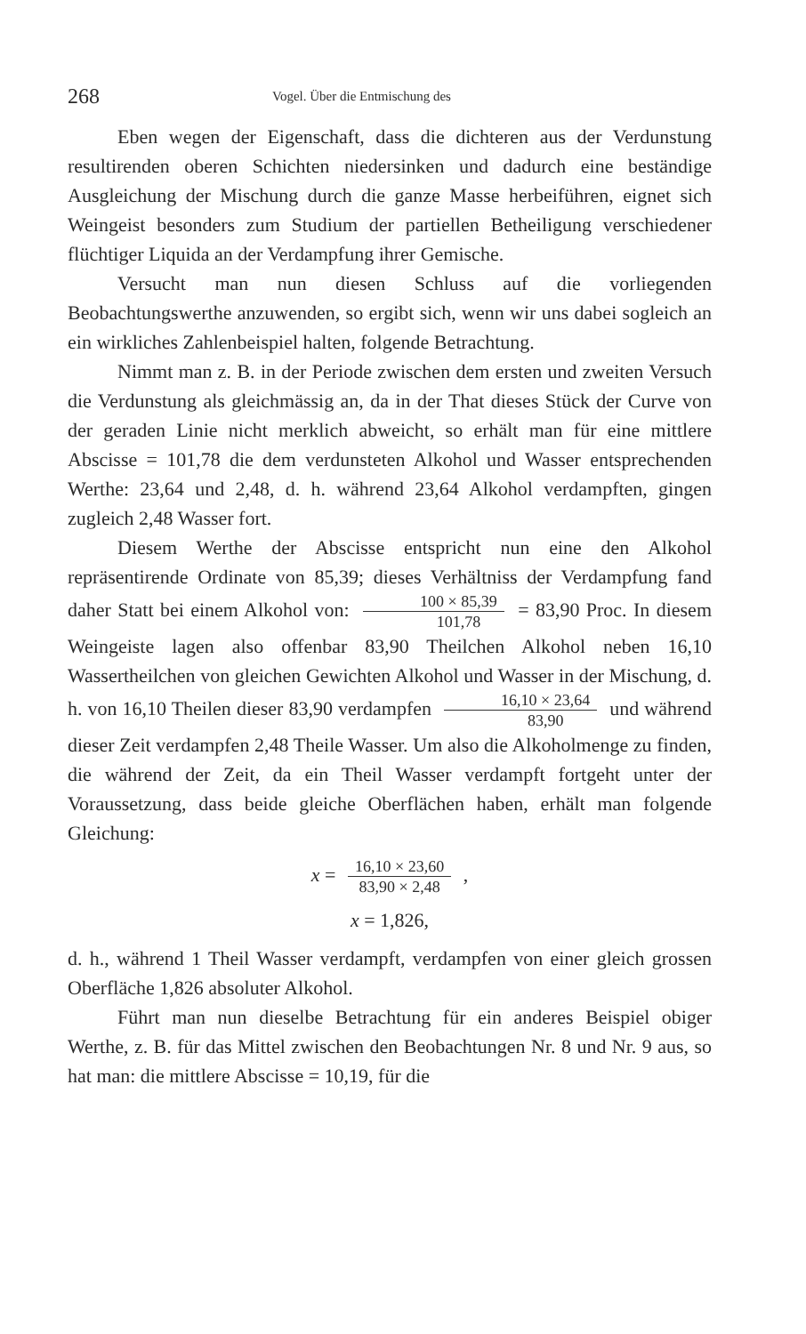268 Vogel. Über die Entmischung des
Eben wegen der Eigenschaft, dass die dichteren aus der Verdunstung resultirenden oberen Schichten niedersinken und dadurch eine beständige Ausgleichung der Mischung durch die ganze Masse herbeiführen, eignet sich Weingeist besonders zum Studium der partiellen Betheiligung verschiedener flüchtiger Liquida an der Verdampfung ihrer Gemische.
Versucht man nun diesen Schluss auf die vorliegenden Beobachtungswerthe anzuwenden, so ergibt sich, wenn wir uns dabei sogleich an ein wirkliches Zahlenbeispiel halten, folgende Betrachtung.
Nimmt man z. B. in der Periode zwischen dem ersten und zweiten Versuch die Verdunstung als gleichmässig an, da in der That dieses Stück der Curve von der geraden Linie nicht merklich abweicht, so erhält man für eine mittlere Abscisse = 101,78 die dem verdunsteten Alkohol und Wasser entsprechenden Werthe: 23,64 und 2,48, d. h. während 23,64 Alkohol verdampften, gingen zugleich 2,48 Wasser fort.
Diesem Werthe der Abscisse entspricht nun eine den Alkohol repräsentirende Ordinate von 85,39; dieses Verhältniss der Verdampfung fand daher Statt bei einem Alkohol von: 100 × 85,39 101,78 = 83,90 Proc. In diesem Weingeiste lagen also offenbar 83,90 Theilchen Alkohol neben 16,10 Wassertheilchen von gleichen Gewichten Alkohol und Wasser in der Mischung, d. h. von 16,10 Theilen dieser 83,90 verdampfen 16,10 × 23,64 83,90 und während dieser Zeit verdampfen 2,48 Theile Wasser. Um also die Alkoholmenge zu finden, die während der Zeit, da ein Theil Wasser verdampft fortgeht unter der Voraussetzung, dass beide gleiche Oberflächen haben, erhält man folgende Gleichung:
x = 16,10 × 23,60 83,90 × 2,48 ,
x = 1,826,
d. h., während 1 Theil Wasser verdampft, verdampfen von einer gleich grossen Oberfläche 1,826 absoluter Alkohol.
Führt man nun dieselbe Betrachtung für ein anderes Beispiel obiger Werthe, z. B. für das Mittel zwischen den Beobachtungen Nr. 8 und Nr. 9 aus, so hat man: die mittlere Abscisse = 10,19, für die